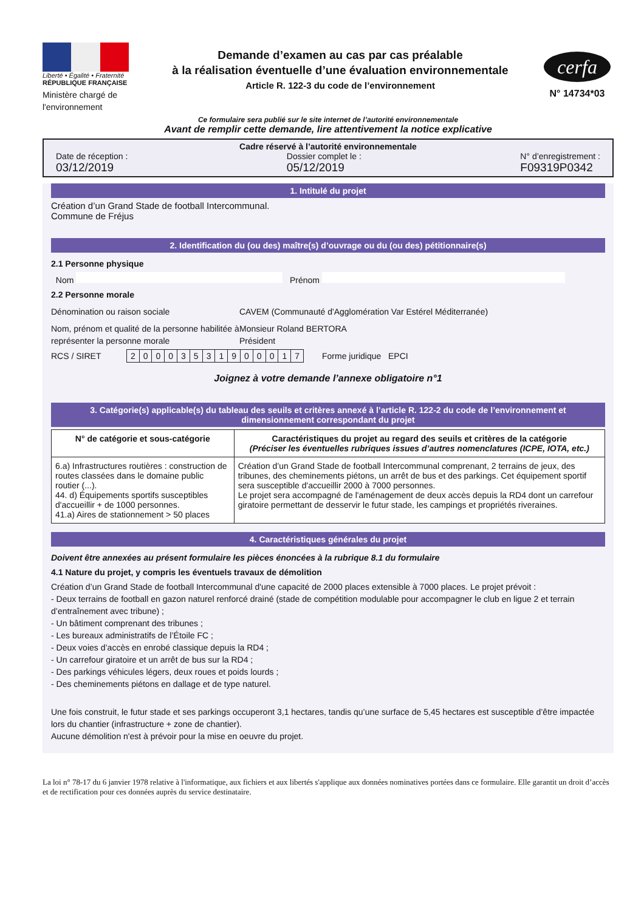Liberté • Égalité • Fraternité
RÉPUBLIQUE FRANÇAISE
Ministère chargé de l'environnement
Demande d’examen au cas par cas préalable
à la réalisation éventuelle d’une évaluation environnementale
Article R. 122-3 du code de l’environnement
cerfa
N° 14734*03
Ce formulaire sera publié sur le site internet de l’autorité environnementale
Avant de remplir cette demande, lire attentivement la notice explicative
Cadre réservé à l’autorité environnementale
Date de réception :
03/12/2019
Dossier complet le :
05/12/2019
N° d’enregistrement :
F09319P0342
1. Intitulé du projet
Création d’un Grand Stade de football Intercommunal.
Commune de Fréjus
2. Identification du (ou des) maître(s) d’ouvrage ou du (ou des) pétitionnaire(s)
2.1 Personne physique
Nom Prénom
2.2 Personne morale
Dénomination ou raison sociale CAVEM (Communauté d'Agglomération Var Estérel Méditerranée)
Nom, prénom et qualité de la personne habilitée à représenter la personne morale
Monsieur Roland BERTORA
Président
RCS / SIRET
| 2 | 0 | 0 | 0 | 3 | 5 | 3 | 1 | 9 | 0 | 0 | 0 | 1 | 7 |
Forme juridique EPCI
Joignez à votre demande l’annexe obligatoire n°1
3. Catégorie(s) applicable(s) du tableau des seuils et critères annexé à l’article R. 122-2 du code de l’environnement et dimensionnement correspondant du projet
| N° de catégorie et sous-catégorie | Caractéristiques du projet au regard des seuils et critères de la catégorie (Préciser les éventuelles rubriques issues d’autres nomenclatures (ICPE, IOTA, etc.) |
| --- | --- |
| 6.a) Infrastructures routières : construction de routes classées dans le domaine public routier (...). 44. d) Équipements sportifs susceptibles d'accueillir + de 1000 personnes. 41.a) Aires de stationnement > 50 places | Création d’un Grand Stade de football Intercommunal comprenant, 2 terrains de jeux, des tribunes, des cheminements piétons, un arrêt de bus et des parkings. Cet équipement sportif sera susceptible d'accueillir 2000 à 7000 personnes. Le projet sera accompagné de l'aménagement de deux accès depuis la RD4 dont un carrefour giratoire permettant de desservir le futur stade, les campings et propriétés riveraines. |
4. Caractéristiques générales du projet
Doivent être annexées au présent formulaire les pièces énoncées à la rubrique 8.1 du formulaire
4.1 Nature du projet, y compris les éventuels travaux de démolition
Création d’un Grand Stade de football Intercommunal d'une capacité de 2000 places extensible à 7000 places. Le projet prévoit :
- Deux terrains de football en gazon naturel renforcé drainé (stade de compétition modulable pour accompagner le club en ligue 2 et terrain d’entraînement avec tribune) ;
- Un bâtiment comprenant des tribunes ;
- Les bureaux administratifs de l’Étoile FC ;
- Deux voies d’accès en enrobé classique depuis la RD4 ;
- Un carrefour giratoire et un arrêt de bus sur la RD4 ;
- Des parkings véhicules légers, deux roues et poids lourds ;
- Des cheminements piétons en dallage et de type naturel.
Une fois construit, le futur stade et ses parkings occuperont 3,1 hectares, tandis qu’une surface de 5,45 hectares est susceptible d’être impactée lors du chantier (infrastructure + zone de chantier).
Aucune démolition n'est à prévoir pour la mise en oeuvre du projet.
La loi n° 78-17 du 6 janvier 1978 relative à l'informatique, aux fichiers et aux libertés s'applique aux données nominatives portées dans ce formulaire. Elle garantit un droit d’accès et de rectification pour ces données auprès du service destinataire.